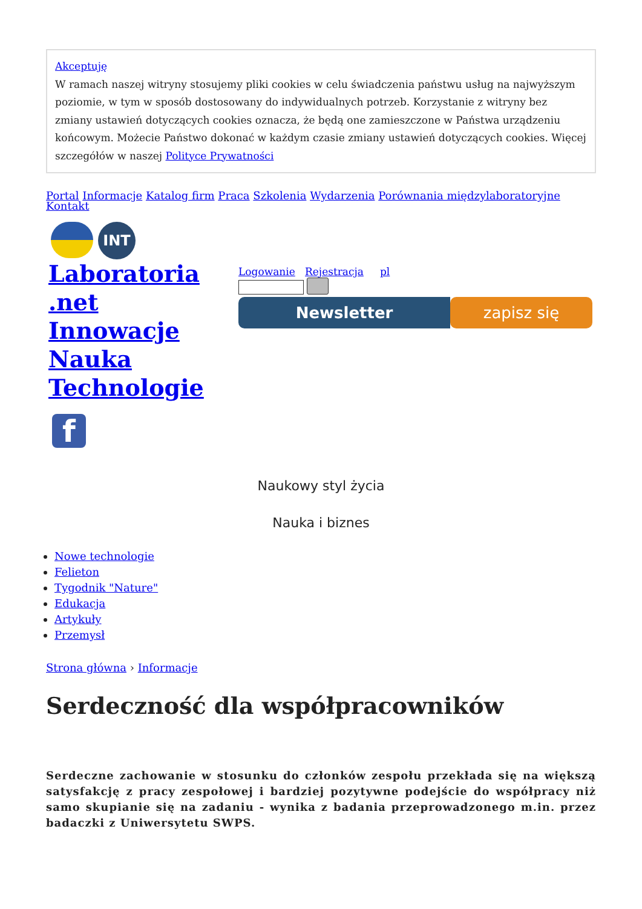Akceptuję
W ramach naszej witryny stosujemy pliki cookies w celu świadczenia państwu usług na najwyższym poziomie, w tym w sposób dostosowany do indywidualnych potrzeb. Korzystanie z witryny bez zmiany ustawień dotyczących cookies oznacza, że będą one zamieszczone w Państwa urządzeniu końcowym. Możecie Państwo dokonać w każdym czasie zmiany ustawień dotyczących cookies. Więcej szczegółów w naszej Polityce Prywatności
Portal Informacje Katalog firm Praca Szkolenia Wydarzenia Porównania międzylaboratoryjne Kontakt
INT
Laboratoria .net Innowacje Nauka Technologie
Logowanie Rejestracja pl
Newsletter zapisz się
f
Naukowy styl życia
Nauka i biznes
Nowe technologie
Felieton
Tygodnik "Nature"
Edukacja
Artykuły
Przemysł
Strona główna › Informacje
Serdeczność dla współpracowników
Serdeczne zachowanie w stosunku do członków zespołu przekłada się na większą satysfakcję z pracy zespołowej i bardziej pozytywne podejście do współpracy niż samo skupianie się na zadaniu - wynika z badania przeprowadzonego m.in. przez badaczki z Uniwersytetu SWPS.